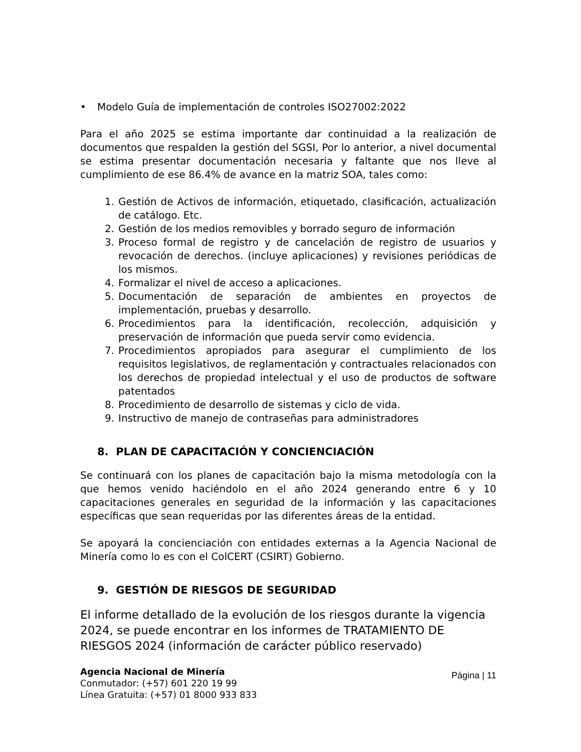• Modelo Guía de implementación de controles ISO27002:2022
Para el año 2025 se estima importante dar continuidad a la realización de documentos que respalden la gestión del SGSI, Por lo anterior, a nivel documental se estima presentar documentación necesaria y faltante que nos lleve al cumplimiento de ese 86.4% de avance en la matriz SOA, tales como:
1. Gestión de Activos de información, etiquetado, clasificación, actualización de catálogo. Etc.
2. Gestión de los medios removibles y borrado seguro de información
3. Proceso formal de registro y de cancelación de registro de usuarios y revocación de derechos. (incluye aplicaciones) y revisiones periódicas de los mismos.
4. Formalizar el nivel de acceso a aplicaciones.
5. Documentación de separación de ambientes en proyectos de implementación, pruebas y desarrollo.
6. Procedimientos para la identificación, recolección, adquisición y preservación de información que pueda servir como evidencia.
7. Procedimientos apropiados para asegurar el cumplimiento de los requisitos legislativos, de reglamentación y contractuales relacionados con los derechos de propiedad intelectual y el uso de productos de software patentados
8. Procedimiento de desarrollo de sistemas y ciclo de vida.
9. Instructivo de manejo de contraseñas para administradores
8. PLAN DE CAPACITACIÓN Y CONCIENCIACIÓN
Se continuará con los planes de capacitación bajo la misma metodología con la que hemos venido haciéndolo en el año 2024 generando entre 6 y 10 capacitaciones generales en seguridad de la información y las capacitaciones específicas que sean requeridas por las diferentes áreas de la entidad.
Se apoyará la concienciación con entidades externas a la Agencia Nacional de Minería como lo es con el ColCERT (CSIRT) Gobierno.
9. GESTIÓN DE RIESGOS DE SEGURIDAD
El informe detallado de la evolución de los riesgos durante la vigencia 2024, se puede encontrar en los informes de TRATAMIENTO DE RIESGOS 2024 (información de carácter público reservado)
Agencia Nacional de Minería
Conmutador: (+57) 601 220 19 99
Línea Gratuita: (+57) 01 8000 933 833
Página | 11